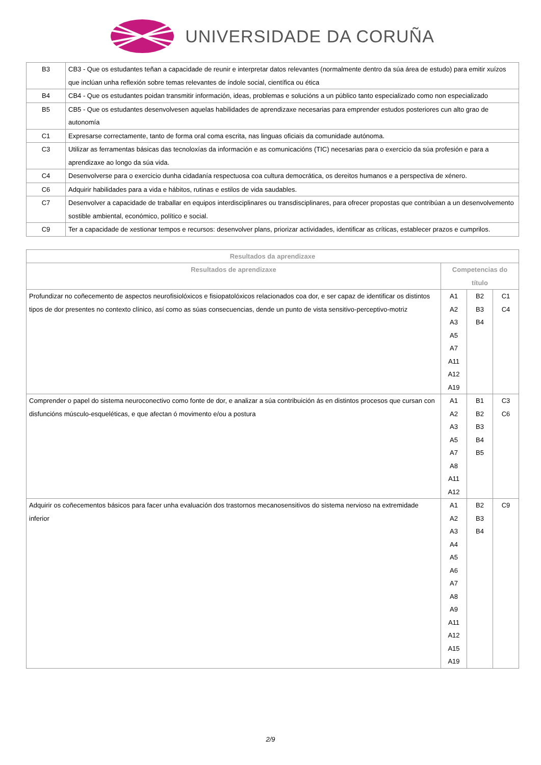UNIVERSIDADE DA CORUÑA
| B3 | CB3 - Que os estudantes teñan a capacidade de reunir e interpretar datos relevantes (normalmente dentro da súa área de estudo) para emitir xuízos que inclúan unha reflexión sobre temas relevantes de índole social, científica ou ética |
| B4 | CB4 - Que os estudantes poidan transmitir información, ideas, problemas e solucións a un público tanto especializado como non especializado |
| B5 | CB5 - Que os estudantes desenvolvesen aquelas habilidades de aprendizaxe necesarias para emprender estudos posteriores cun alto grao de autonomía |
| C1 | Expresarse correctamente, tanto de forma oral coma escrita, nas linguas oficiais da comunidade autónoma. |
| C3 | Utilizar as ferramentas básicas das tecnoloxías da información e as comunicacións (TIC) necesarias para o exercicio da súa profesión e para a aprendizaxe ao longo da súa vida. |
| C4 | Desenvolverse para o exercicio dunha cidadanía respectuosa coa cultura democrática, os dereitos humanos e a perspectiva de xénero. |
| C6 | Adquirir habilidades para a vida e hábitos, rutinas e estilos de vida saudables. |
| C7 | Desenvolver a capacidade de traballar en equipos interdisciplinares ou transdisciplinares, para ofrecer propostas que contribúan a un desenvolvemento sostible ambiental, económico, político e social. |
| C9 | Ter a capacidade de xestionar tempos e recursos: desenvolver plans, priorizar actividades, identificar as críticas, establecer prazos e cumprilos. |
| Resultados da aprendizaxe | | | |
| --- | --- | --- | --- |
| Resultados de aprendizaxe | Competencias do título | | |
| Profundizar no coñecemento de aspectos neurofisiolóxicos e fisiopatolóxicos relacionados coa dor, e ser capaz de identificar os distintos tipos de dor presentes no contexto clínico, así como as súas consecuencias, dende un punto de vista sensitivo-perceptivo-motriz | A1 A2 A3 A5 A7 A11 A12 A19 | B2 B3 B4 | C1 C4 |
| Comprender o papel do sistema neuroconectivo como fonte de dor, e analizar a súa contribuición ás en distintos procesos que cursan con disfuncións músculo-esqueléticas, e que afectan ó movimento e/ou a postura | A1 A2 A3 A5 A7 A8 A11 A12 | B1 B2 B3 B4 B5 | C3 C6 |
| Adquirir os coñecementos básicos para facer unha evaluación dos trastornos mecanosensitivos do sistema nervioso na extremidade inferior | A1 A2 A3 A4 A5 A6 A7 A8 A9 A11 A12 A15 A19 | B2 B3 B4 | C9 |
2/9